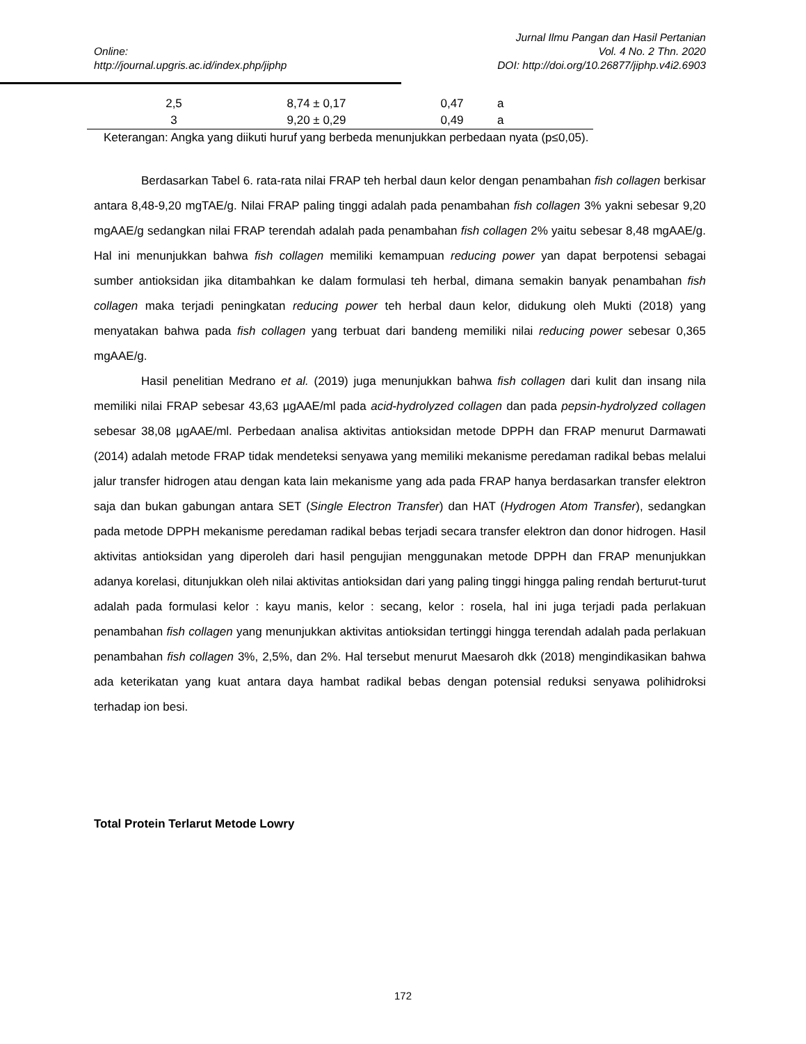Jurnal Ilmu Pangan dan Hasil Pertanian
Online: Vol. 4 No. 2 Thn. 2020
http://journal.upgris.ac.id/index.php/jiphp DOI: http://doi.org/10.26877/jiphp.v4i2.6903
| 2,5 | 8,74 ± 0,17 | 0,47 | a |
| 3 | 9,20 ± 0,29 | 0,49 | a |
Keterangan: Angka yang diikuti huruf yang berbeda menunjukkan perbedaan nyata (p≤0,05).
Berdasarkan Tabel 6. rata-rata nilai FRAP teh herbal daun kelor dengan penambahan fish collagen berkisar antara 8,48-9,20 mgTAE/g. Nilai FRAP paling tinggi adalah pada penambahan fish collagen 3% yakni sebesar 9,20 mgAAE/g sedangkan nilai FRAP terendah adalah pada penambahan fish collagen 2% yaitu sebesar 8,48 mgAAE/g. Hal ini menunjukkan bahwa fish collagen memiliki kemampuan reducing power yan dapat berpotensi sebagai sumber antioksidan jika ditambahkan ke dalam formulasi teh herbal, dimana semakin banyak penambahan fish collagen maka terjadi peningkatan reducing power teh herbal daun kelor, didukung oleh Mukti (2018) yang menyatakan bahwa pada fish collagen yang terbuat dari bandeng memiliki nilai reducing power sebesar 0,365 mgAAE/g.
Hasil penelitian Medrano et al. (2019) juga menunjukkan bahwa fish collagen dari kulit dan insang nila memiliki nilai FRAP sebesar 43,63 µgAAE/ml pada acid-hydrolyzed collagen dan pada pepsin-hydrolyzed collagen sebesar 38,08 µgAAE/ml. Perbedaan analisa aktivitas antioksidan metode DPPH dan FRAP menurut Darmawati (2014) adalah metode FRAP tidak mendeteksi senyawa yang memiliki mekanisme peredaman radikal bebas melalui jalur transfer hidrogen atau dengan kata lain mekanisme yang ada pada FRAP hanya berdasarkan transfer elektron saja dan bukan gabungan antara SET (Single Electron Transfer) dan HAT (Hydrogen Atom Transfer), sedangkan pada metode DPPH mekanisme peredaman radikal bebas terjadi secara transfer elektron dan donor hidrogen. Hasil aktivitas antioksidan yang diperoleh dari hasil pengujian menggunakan metode DPPH dan FRAP menunjukkan adanya korelasi, ditunjukkan oleh nilai aktivitas antioksidan dari yang paling tinggi hingga paling rendah berturut-turut adalah pada formulasi kelor : kayu manis, kelor : secang, kelor : rosela, hal ini juga terjadi pada perlakuan penambahan fish collagen yang menunjukkan aktivitas antioksidan tertinggi hingga terendah adalah pada perlakuan penambahan fish collagen 3%, 2,5%, dan 2%. Hal tersebut menurut Maesaroh dkk (2018) mengindikasikan bahwa ada keterikatan yang kuat antara daya hambat radikal bebas dengan potensial reduksi senyawa polihidroksi terhadap ion besi.
Total Protein Terlarut Metode Lowry
172